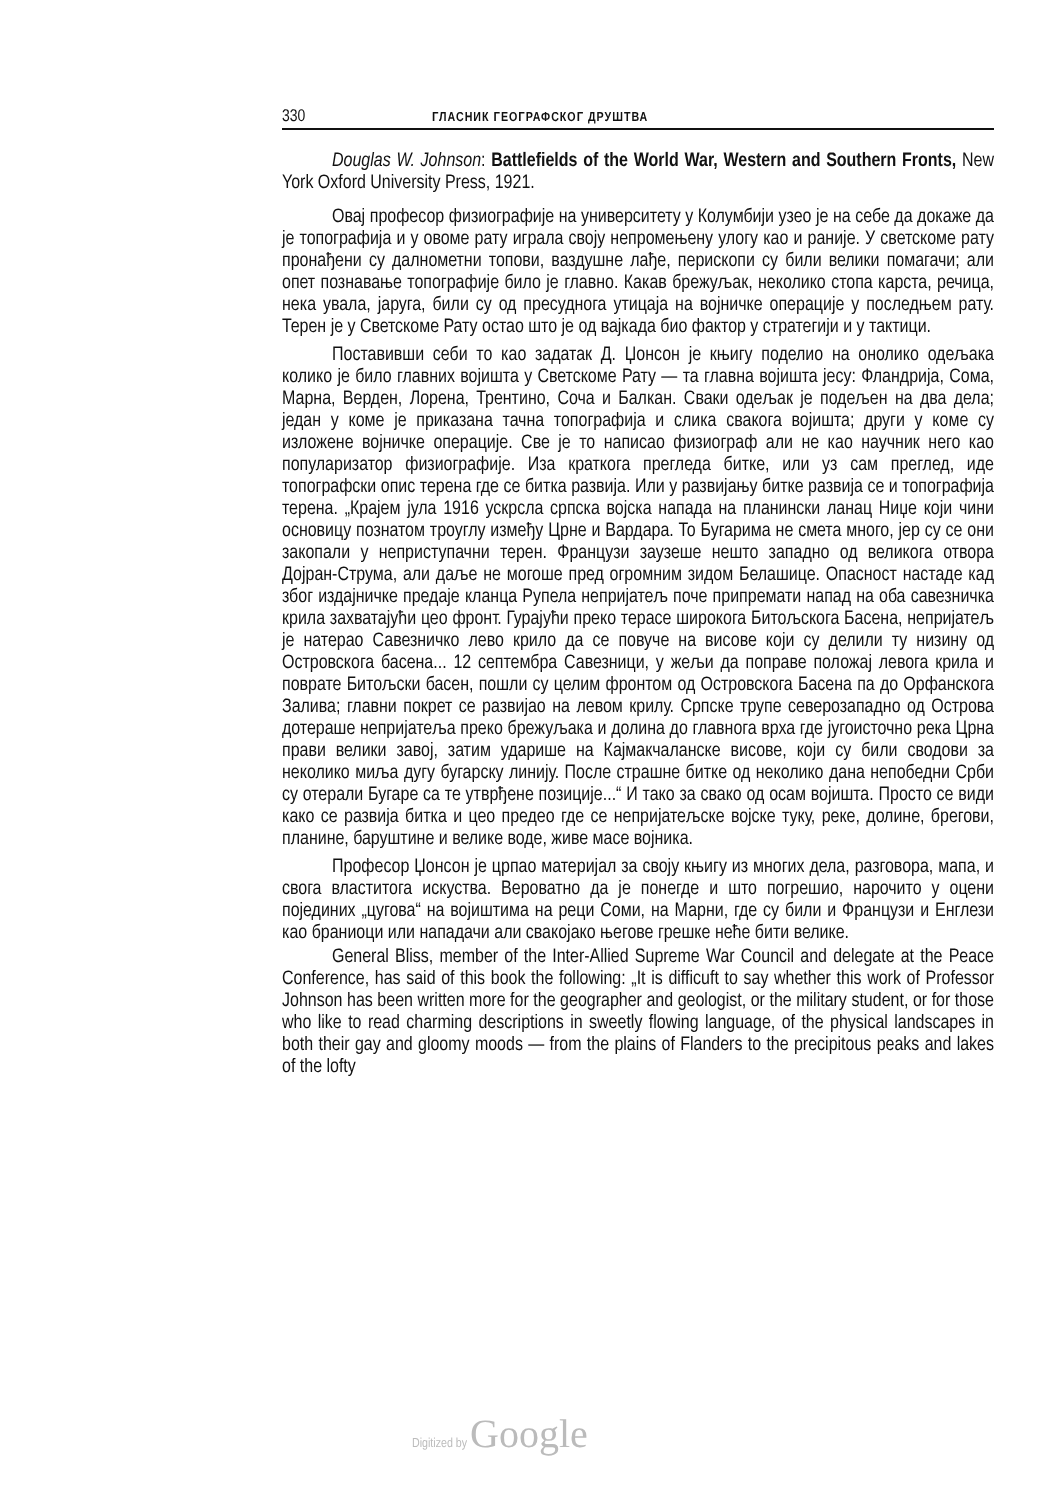330 ГЛАСНИК ГЕОГРАФСКОГ ДРУШТВА
Douglas W. Johnson: Battlefields of the World War, Western and Southern Fronts, New York Oxford University Press, 1921.
Овај професор физиографије на университету у Колумбији узео је на себе да докаже да је топографија и у овоме рату играла своју непромењену улогу као и раније. У светскоме рату пронађени су далнометни топови, ваздушне лађе, перископи су били велики помагачи; али опет познавање топографије било је главно. Какав брежуљак, неколико стопа карста, речица, нека увала, јаруга, били су од пресуднога утицаја на војничке операције у последњем рату. Терен је у Светскоме Рату остао што је од вајкада био фактор у стратегији и у тактици.
Поставивши себи то као задатак Д. Џонсон је књигу поделио на онолико одељака колико је било главних војишта у Светскоме Рату — та главна војишта јесу: Фландрија, Сома, Марна, Верден, Лорена, Трентино, Соча и Балкан. Сваки одељак је подељен на два дела; један у коме је приказана тачна топографија и слика свакога војишта; други у коме су изложене војничке операције. Све је то написао физиограф али не као научник него као популаризатор физиографије. Иза краткога прегледа битке, или уз сам преглед, иде топографски опис терена где се битка развија. Или у развијању битке развија се и топографија терена. „Крајем јула 1916 ускрсла српска војска напада на планински ланац Ниџе који чини основицу познатом троуглу између Црне и Вардара. То Бугарима не смета много, јер су се они закопали у неприступачни терен. Французи заузеше нешто западно од великога отвора Дојран-Струма, али даље не могоше пред огромним зидом Белашице. Опасност настаде кад због издајничке предаје кланца Рупела непријатељ поче припремати напад на оба савезничка крила захватајући цео фронт. Гурајући преко терасе широкога Битољскога Басена, непријатељ је натерао Савезничко лево крило да се повуче на висове који су делили ту низину од Островскога басена... 12 септембра Савезници, у жељи да поправе положај левога крила и поврате Битољски басен, пошли су целим фронтом од Островскога Басена па до Орфанскога Залива; главни покрет се развијао на левом крилу. Српске трупе северозападно од Острова дотераше непријатеља преко брежуљака и долина до главнога врха где југоисточно река Црна прави велики завој, затим ударише на Кајмакчаланске висове, који су били сводови за неколико миља дугу бугарску линију. После страшне битке од неколико дана непобедни Срби су отерали Бугаре са те утврђене позиције...“ И тако за свако од осам војишта. Просто се види како се развија битка и цео предео где се непријатељске војске туку, реке, долине, брегови, планине, баруштине и велике воде, живе масе војника.
Професор Џонсон је црпао материјал за своју књигу из многих дела, разговора, мапа, и свога властитога искуства. Вероватно да је понегде и што погрешио, нарочито у оцени појединих „цугова“ на војиштима на реци Соми, на Марни, где су били и Французи и Енглези као браниоци или нападачи али свакојако његове грешке неће бити велике.
General Bliss, member of the Inter-Allied Supreme War Council and delegate at the Peace Conference, has said of this book the following: „It is difficuft to say whether this work of Professor Johnson has been written more for the geographer and geologist, or the military student, or for those who like to read charming descriptions in sweetly flowing language, of the physical landscapes in both their gay and gloomy moods — from the plains of Flanders to the precipitous peaks and lakes of the lofty
Digitized by Google